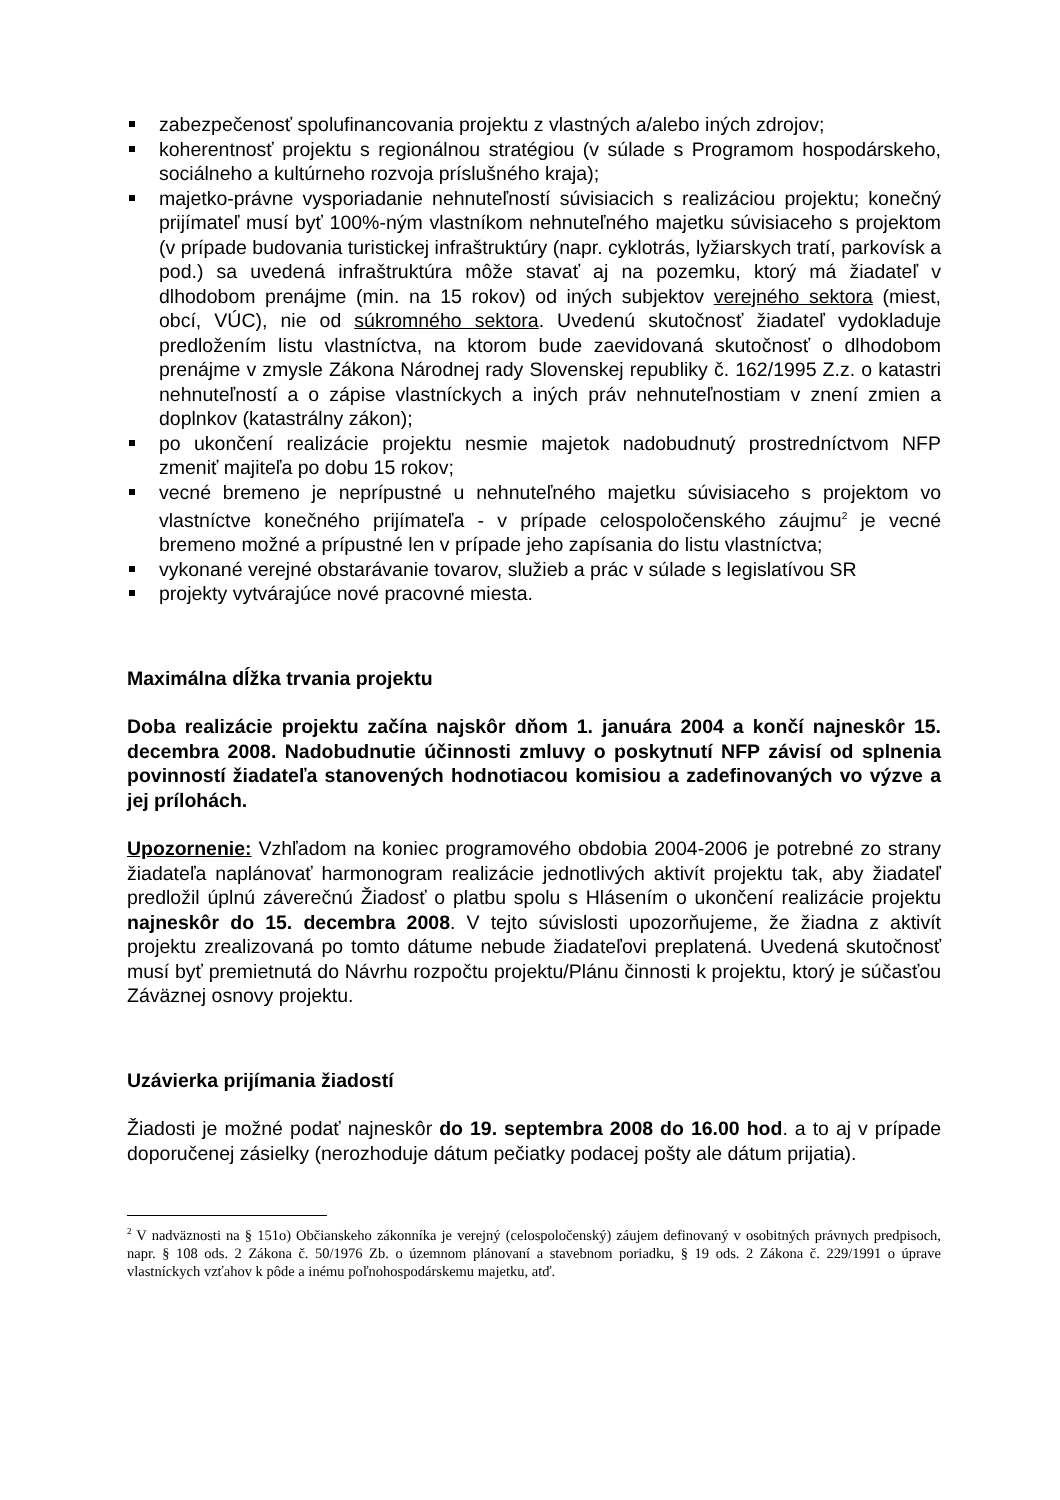zabezpečenosť spolufinancovania projektu z vlastných a/alebo iných zdrojov;
koherentnosť projektu s regionálnou stratégiou (v súlade s Programom hospodárskeho, sociálneho a kultúrneho rozvoja príslušného kraja);
majetko-právne vysporiadanie nehnuteľností súvisiacich s realizáciou projektu; konečný prijímateľ musí byť 100%-ným vlastníkom nehnuteľného majetku súvisiaceho s projektom (v prípade budovania turistickej infraštruktúry (napr. cyklotrás, lyžiarskych tratí, parkovísk a pod.) sa uvedená infraštruktúra môže stavať aj na pozemku, ktorý má žiadateľ v dlhodobom prenájme (min. na 15 rokov) od iných subjektov verejného sektora (miest, obcí, VÚC), nie od súkromného sektora. Uvedenú skutočnosť žiadateľ vydokladuje predložením listu vlastníctva, na ktorom bude zaevidovaná skutočnosť o dlhodobom prenájme v zmysle Zákona Národnej rady Slovenskej republiky č. 162/1995 Z.z. o katastri nehnuteľností a o zápise vlastníckych a iných práv nehnuteľnostiam v znení zmien a doplnkov (katastrálny zákon);
po ukončení realizácie projektu nesmie majetok nadobudnutý prostredníctvom NFP zmeniť majiteľa po dobu 15 rokov;
vecné bremeno je neprípustné u nehnuteľného majetku súvisiaceho s projektom vo vlastníctve konečného prijímateľa - v prípade celospoločenského záujmu<sup>2</sup> je vecné bremeno možné a prípustné len v prípade jeho zapísania do listu vlastníctva;
vykonané verejné obstarávanie tovarov, služieb a prác v súlade s legislatívou SR
projekty vytvárajúce nové pracovné miesta.
Maximálna dĺžka trvania projektu
Doba realizácie projektu začína najskôr dňom 1. januára 2004 a končí najneskôr 15. decembra 2008. Nadobudnutie účinnosti zmluvy o poskytnutí NFP závisí od splnenia povinností žiadateľa stanovených hodnotiacou komisiou a zadefinovaných vo výzve a jej prílohách.
Upozornenie: Vzhľadom na koniec programového obdobia 2004-2006 je potrebné zo strany žiadateľa naplánovať harmonogram realizácie jednotlivých aktivít projektu tak, aby žiadateľ predložil úplnú záverečnú Žiadosť o platbu spolu s Hlásením o ukončení realizácie projektu najneskôr do 15. decembra 2008. V tejto súvislosti upozorňujeme, že žiadna z aktivít projektu zrealizovaná po tomto dátume nebude žiadateľovi preplatená. Uvedená skutočnosť musí byť premietnutá do Návrhu rozpočtu projektu/Plánu činnosti k projektu, ktorý je súčasťou Záväznej osnovy projektu.
Uzávierka prijímania žiadostí
Žiadosti je možné podať najneskôr do 19. septembra 2008 do 16.00 hod. a to aj v prípade doporučenej zásielky (nerozhoduje dátum pečiatky podacej pošty ale dátum prijatia).
<sup>2</sup> V nadväznosti na § 151o) Občianskeho zákonníka je verejný (celospoločenský) záujem definovaný v osobitných právnych predpisoch, napr. § 108 ods. 2 Zákona č. 50/1976 Zb. o územnom plánovaní a stavebnom poriadku, § 19 ods. 2 Zákona č. 229/1991 o úprave vlastníckych vzťahov k pôde a inému poľnohospodárskemu majetku, atď.